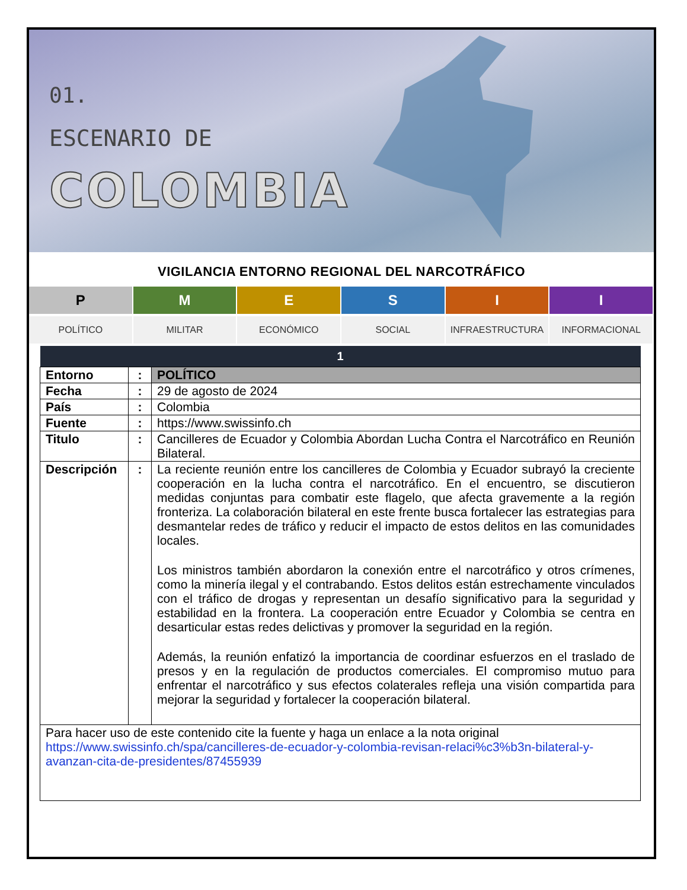01.
ESCENARIO DE
COLOMBIA
VIGILANCIA ENTORNO REGIONAL DEL NARCOTRÁFICO
P M E S I I
POLÍTICO MILITAR ECONÓMICO SOCIAL INFRAESTRUCTURA INFORMACIONAL
| 1 | | |
| --- | --- | --- |
| Entorno | : | POLÍTICO |
| Fecha | : | 29 de agosto de 2024 |
| País | : | Colombia |
| Fuente | : | https://www.swissinfo.ch |
| Titulo | : | Cancilleres de Ecuador y Colombia Abordan Lucha Contra el Narcotráfico en Reunión Bilateral. |
| Descripción | : | La reciente reunión entre los cancilleres de Colombia y Ecuador subrayó la creciente cooperación en la lucha contra el narcotráfico. En el encuentro, se discutieron medidas conjuntas para combatir este flagelo, que afecta gravemente a la región fronteriza. La colaboración bilateral en este frente busca fortalecer las estrategias para desmantelar redes de tráfico y reducir el impacto de estos delitos en las comunidades locales. Los ministros también abordaron la conexión entre el narcotráfico y otros crímenes, como la minería ilegal y el contrabando. Estos delitos están estrechamente vinculados con el tráfico de drogas y representan un desafío significativo para la seguridad y estabilidad en la frontera. La cooperación entre Ecuador y Colombia se centra en desarticular estas redes delictivas y promover la seguridad en la región. Además, la reunión enfatizó la importancia de coordinar esfuerzos en el traslado de presos y en la regulación de productos comerciales. El compromiso mutuo para enfrentar el narcotráfico y sus efectos colaterales refleja una visión compartida para mejorar la seguridad y fortalecer la cooperación bilateral. |
| Para hacer uso de este contenido cite la fuente y haga un enlace a la nota original https://www.swissinfo.ch/spa/cancilleres-de-ecuador-y-colombia-revisan-relaci%c3%b3n-bilateral-y-avanzan-cita-de-presidentes/87455939 | | |